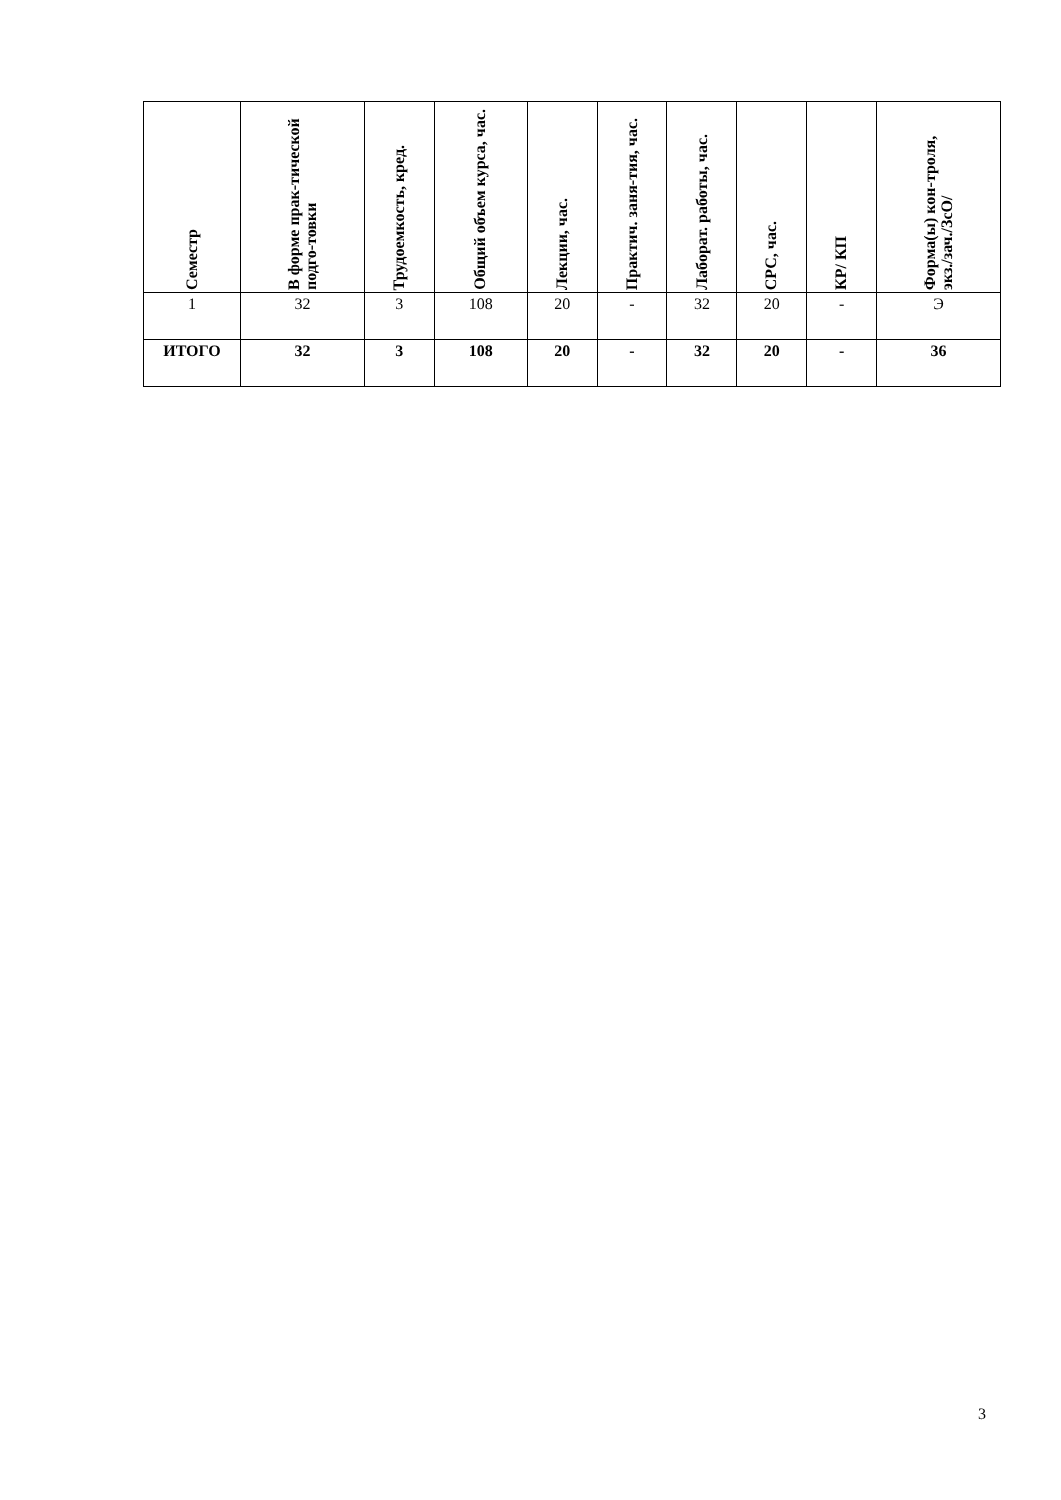| Семестр | В форме прак-тической подго-товки | Трудоемкость, кред. | Общий объем курса, час. | Лекции, час. | Практич. заня-тия, час. | Лаборат. работы, час. | СРС, час. | КР/ КП | Форма(ы) кон-троля, экз./зач./ЗсО/ |
| --- | --- | --- | --- | --- | --- | --- | --- | --- | --- |
| 1 | 32 | 3 | 108 | 20 | - | 32 | 20 | - | Э |
| ИТОГО | 32 | 3 | 108 | 20 | - | 32 | 20 | - | 36 |
3